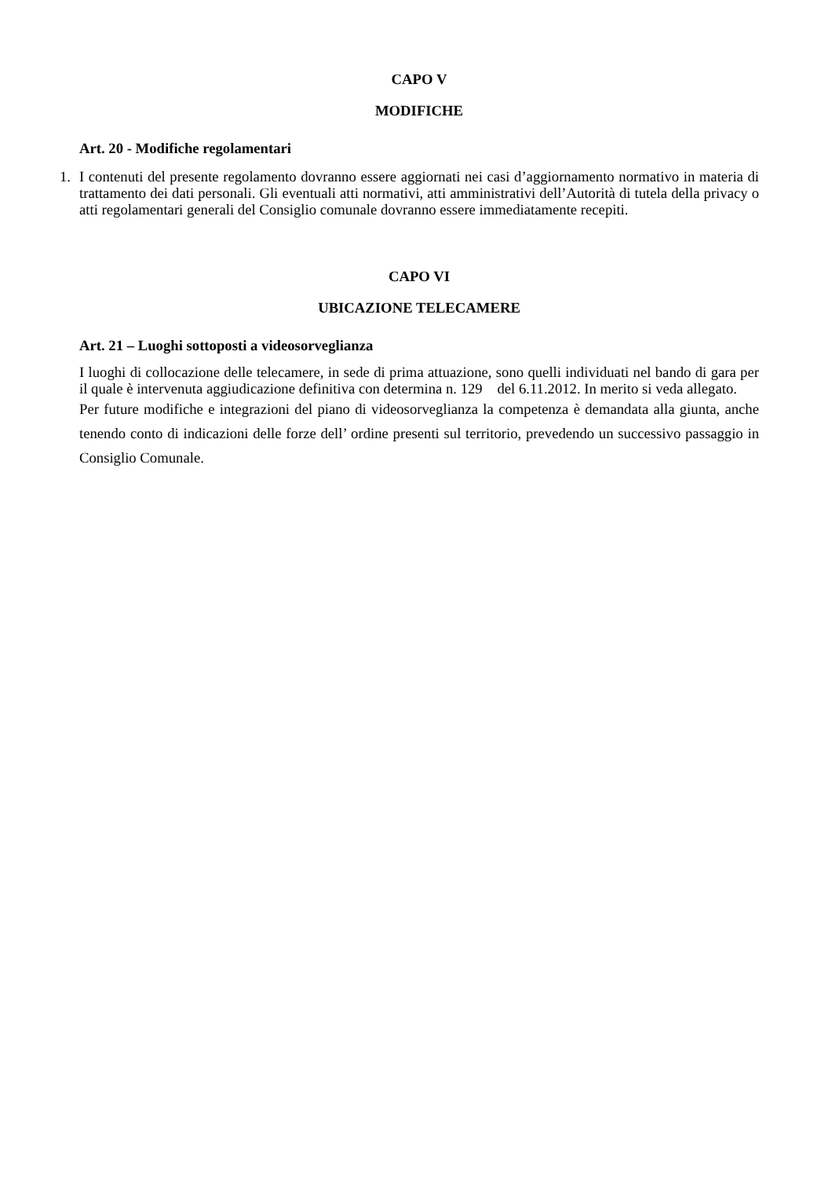CAPO V
MODIFICHE
Art. 20 - Modifiche regolamentari
1.
I contenuti del presente regolamento dovranno essere aggiornati nei casi d’aggiornamento normativo in materia di trattamento dei dati personali. Gli eventuali atti normativi, atti amministrativi dell’Autorità di tutela della privacy o atti regolamentari generali del Consiglio comunale dovranno essere immediatamente recepiti.
CAPO VI
UBICAZIONE TELECAMERE
Art. 21 – Luoghi sottoposti a videosorveglianza
I luoghi di collocazione delle telecamere, in sede di prima attuazione, sono quelli individuati nel bando di gara per il quale è intervenuta aggiudicazione definitiva con determina n. 129 del 6.11.2012. In merito si veda allegato.
Per future modifiche e integrazioni del piano di videosorveglianza la competenza è demandata alla giunta, anche tenendo conto di indicazioni delle forze dell’ ordine presenti sul territorio, prevedendo un successivo passaggio in Consiglio Comunale.